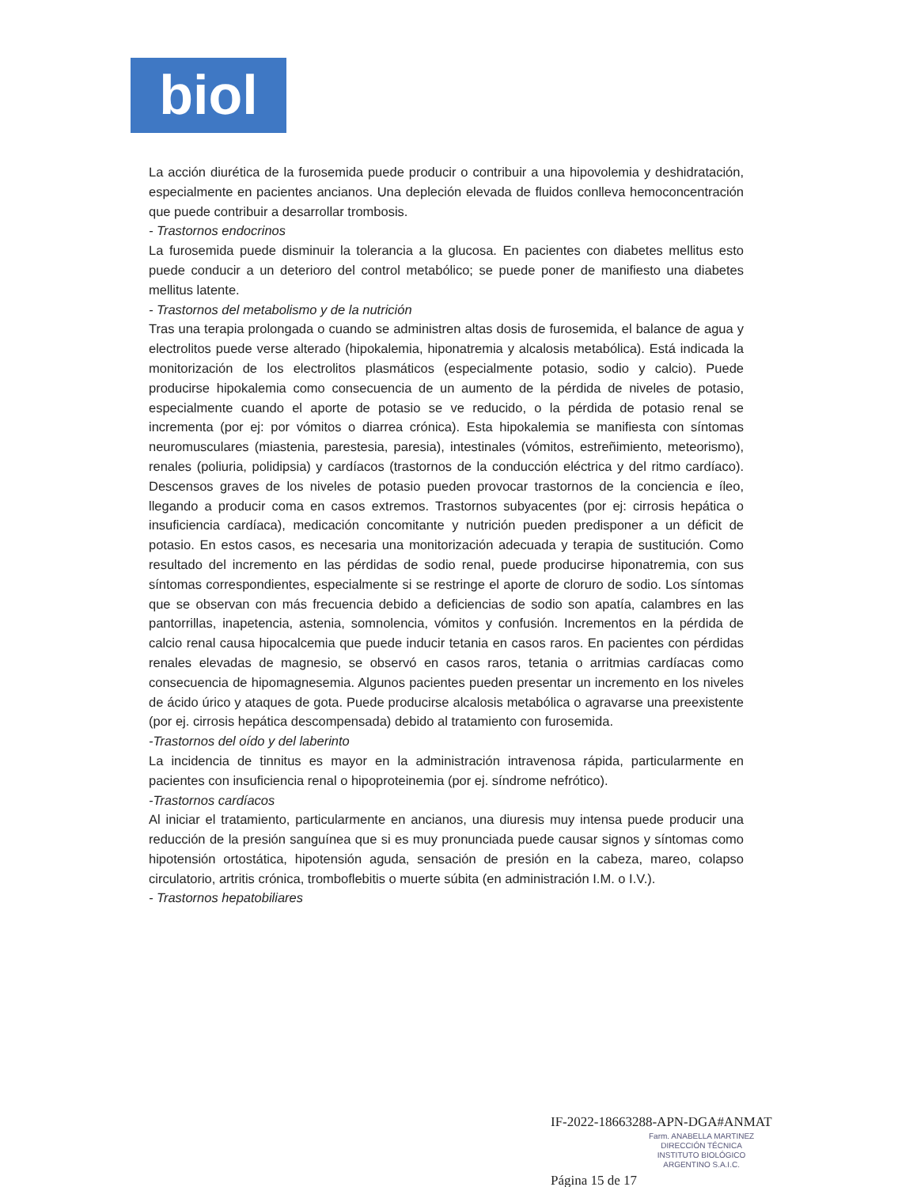biol
La acción diurética de la furosemida puede producir o contribuir a una hipovolemia y deshidratación, especialmente en pacientes ancianos. Una depleción elevada de fluidos conlleva hemoconcentración que puede contribuir a desarrollar trombosis.
- Trastornos endocrinos
La furosemida puede disminuir la tolerancia a la glucosa. En pacientes con diabetes mellitus esto puede conducir a un deterioro del control metabólico; se puede poner de manifiesto una diabetes mellitus latente.
- Trastornos del metabolismo y de la nutrición
Tras una terapia prolongada o cuando se administren altas dosis de furosemida, el balance de agua y electrolitos puede verse alterado (hipokalemia, hiponatremia y alcalosis metabólica). Está indicada la monitorización de los electrolitos plasmáticos (especialmente potasio, sodio y calcio). Puede producirse hipokalemia como consecuencia de un aumento de la pérdida de niveles de potasio, especialmente cuando el aporte de potasio se ve reducido, o la pérdida de potasio renal se incrementa (por ej: por vómitos o diarrea crónica). Esta hipokalemia se manifiesta con síntomas neuromusculares (miastenia, parestesia, paresia), intestinales (vómitos, estreñimiento, meteorismo), renales (poliuria, polidipsia) y cardíacos (trastornos de la conducción eléctrica y del ritmo cardíaco). Descensos graves de los niveles de potasio pueden provocar trastornos de la conciencia e íleo, llegando a producir coma en casos extremos. Trastornos subyacentes (por ej: cirrosis hepática o insuficiencia cardíaca), medicación concomitante y nutrición pueden predisponer a un déficit de potasio. En estos casos, es necesaria una monitorización adecuada y terapia de sustitución. Como resultado del incremento en las pérdidas de sodio renal, puede producirse hiponatremia, con sus síntomas correspondientes, especialmente si se restringe el aporte de cloruro de sodio. Los síntomas que se observan con más frecuencia debido a deficiencias de sodio son apatía, calambres en las pantorrillas, inapetencia, astenia, somnolencia, vómitos y confusión. Incrementos en la pérdida de calcio renal causa hipocalcemia que puede inducir tetania en casos raros. En pacientes con pérdidas renales elevadas de magnesio, se observó en casos raros, tetania o arritmias cardíacas como consecuencia de hipomagnesemia. Algunos pacientes pueden presentar un incremento en los niveles de ácido úrico y ataques de gota. Puede producirse alcalosis metabólica o agravarse una preexistente (por ej. cirrosis hepática descompensada) debido al tratamiento con furosemida.
-Trastornos del oído y del laberinto
La incidencia de tinnitus es mayor en la administración intravenosa rápida, particularmente en pacientes con insuficiencia renal o hipoproteinemia (por ej. síndrome nefrótico).
-Trastornos cardíacos
Al iniciar el tratamiento, particularmente en ancianos, una diuresis muy intensa puede producir una reducción de la presión sanguínea que si es muy pronunciada puede causar signos y síntomas como hipotensión ortostática, hipotensión aguda, sensación de presión en la cabeza, mareo, colapso circulatorio, artritis crónica, tromboflebitis o muerte súbita (en administración I.M. o I.V.).
- Trastornos hepatobiliares
IF-2022-18663288-APN-DGA#ANMAT
Farm. ANABELLA MARTINEZ
DIRECCIÓN TÉCNICA
INSTITUTO BIOLÓGICO
ARGENTINO S.A.I.C.
Página 15 de 17